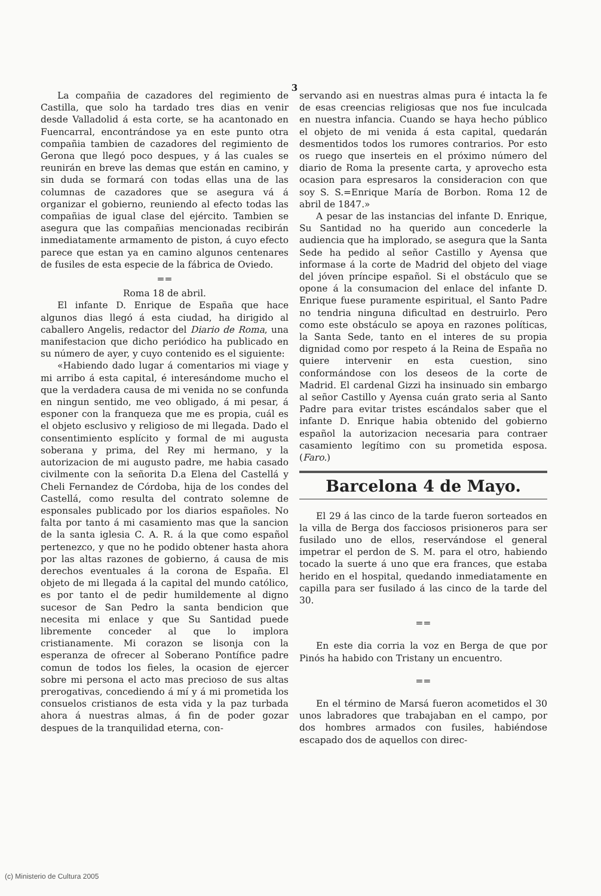3
La compañia de cazadores del regimiento de Castilla, que solo ha tardado tres dias en venir desde Valladolid á esta corte, se ha acantonado en Fuencarral, encontrándose ya en este punto otra compañia tambien de cazadores del regimiento de Gerona que llegó poco despues, y á las cuales se reunirán en breve las demas que están en camino, y sin duda se formará con todas ellas una de las columnas de cazadores que se asegura vá á organizar el gobierno, reuniendo al efecto todas las compañias de igual clase del ejército. Tambien se asegura que las compañias mencionadas recibirán inmediatamente armamento de piston, á cuyo efecto parece que estan ya en camino algunos centenares de fusiles de esta especie de la fábrica de Oviedo.
==
Roma 18 de abril.
El infante D. Enrique de España que hace algunos dias llegó á esta ciudad, ha dirigido al caballero Angelis, redactor del Diario de Roma, una manifestacion que dicho periódico ha publicado en su número de ayer, y cuyo contenido es el siguiente:
«Habiendo dado lugar á comentarios mi viage y mi arribo á esta capital, é interesándome mucho el que la verdadera causa de mi venida no se confunda en ningun sentido, me veo obligado, á mi pesar, á esponer con la franqueza que me es propia, cuál es el objeto esclusivo y religioso de mi llegada. Dado el consentimiento esplícito y formal de mi augusta soberana y prima, del Rey mi hermano, y la autorizacion de mi augusto padre, me habia casado civilmente con la señorita D.a Elena del Castellá y Cheli Fernandez de Córdoba, hija de los condes del Castellá, como resulta del contrato solemne de esponsales publicado por los diarios españoles. No falta por tanto á mi casamiento mas que la sancion de la santa iglesia C. A. R. á la que como español pertenezco, y que no he podido obtener hasta ahora por las altas razones de gobierno, á causa de mis derechos eventuales á la corona de España. El objeto de mi llegada á la capital del mundo católico, es por tanto el de pedir humildemente al digno sucesor de San Pedro la santa bendicion que necesita mi enlace y que Su Santidad puede libremente conceder al que lo implora cristianamente. Mi corazon se lisonja con la esperanza de ofrecer al Soberano Pontífice padre comun de todos los fieles, la ocasion de ejercer sobre mi persona el acto mas precioso de sus altas prerogativas, concediendo á mí y á mi prometida los consuelos cristianos de esta vida y la paz turbada ahora á nuestras almas, á fin de poder gozar despues de la tranquilidad eterna, con-
servando asi en nuestras almas pura é intacta la fe de esas creencias religiosas que nos fue inculcada en nuestra infancia. Cuando se haya hecho público el objeto de mi venida á esta capital, quedarán desmentidos todos los rumores contrarios. Por esto os ruego que inserteis en el próximo número del diario de Roma la presente carta, y aprovecho esta ocasion para espresaros la consideracion con que soy S. S.=Enrique María de Borbon. Roma 12 de abril de 1847.»
A pesar de las instancias del infante D. Enrique, Su Santidad no ha querido aun concederle la audiencia que ha implorado, se asegura que la Santa Sede ha pedido al señor Castillo y Ayensa que informase á la corte de Madrid del objeto del viage del jóven príncipe español. Si el obstáculo que se opone á la consumacion del enlace del infante D. Enrique fuese puramente espiritual, el Santo Padre no tendria ninguna dificultad en destruirlo. Pero como este obstáculo se apoya en razones políticas, la Santa Sede, tanto en el interes de su propia dignidad como por respeto á la Reina de España no quiere intervenir en esta cuestion, sino conformándose con los deseos de la corte de Madrid. El cardenal Gizzi ha insinuado sin embargo al señor Castillo y Ayensa cuán grato seria al Santo Padre para evitar tristes escándalos saber que el infante D. Enrique habia obtenido del gobierno español la autorizacion necesaria para contraer casamiento legítimo con su prometida esposa. (Faro.)
Barcelona 4 de Mayo.
El 29 á las cinco de la tarde fueron sorteados en la villa de Berga dos facciosos prisioneros para ser fusilado uno de ellos, reservándose el general impetrar el perdon de S. M. para el otro, habiendo tocado la suerte á uno que era frances, que estaba herido en el hospital, quedando inmediatamente en capilla para ser fusilado á las cinco de la tarde del 30.
==
En este dia corria la voz en Berga de que por Pinós ha habido con Tristany un encuentro.
==
En el término de Marsá fueron acometidos el 30 unos labradores que trabajaban en el campo, por dos hombres armados con fusiles, habiéndose escapado dos de aquellos con direc-
(c) Ministerio de Cultura 2005